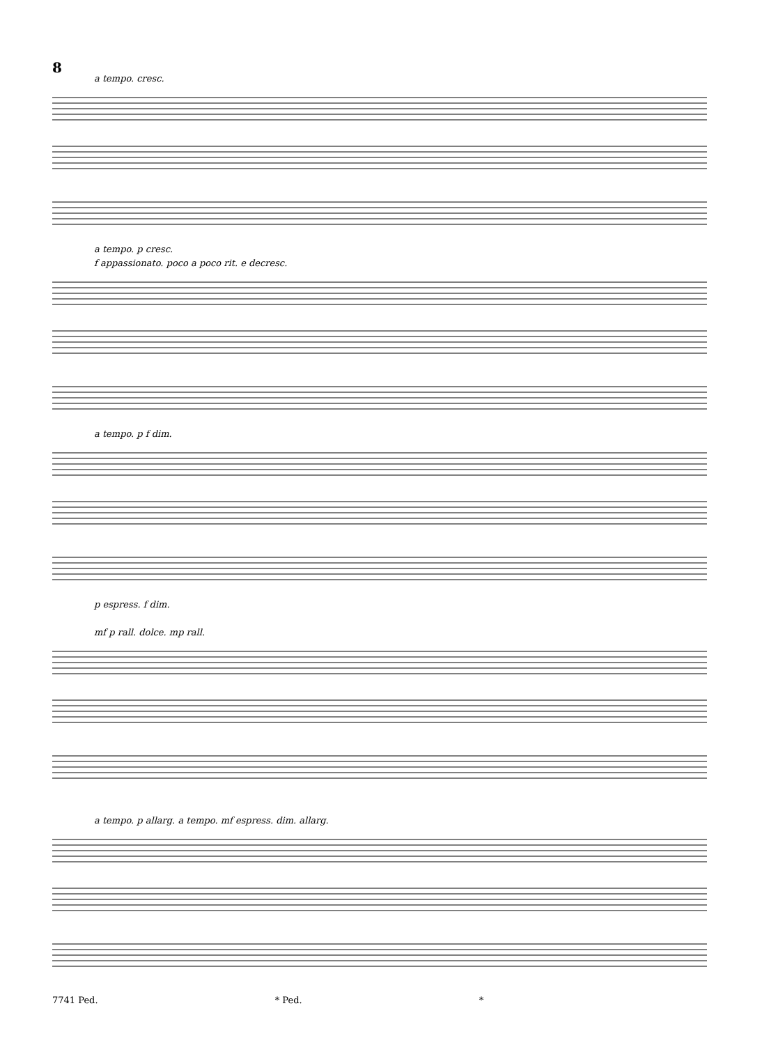8
a tempo. cresc.
a tempo. p cresc.
f appassionato. poco a poco rit. e decresc.
a tempo. p f dim.
p espress. f dim.
mf p rall. dolce. mp rall.
a tempo. p allarg. a tempo. mf espress. dim. allarg.
7741 Ped. * Ped. *